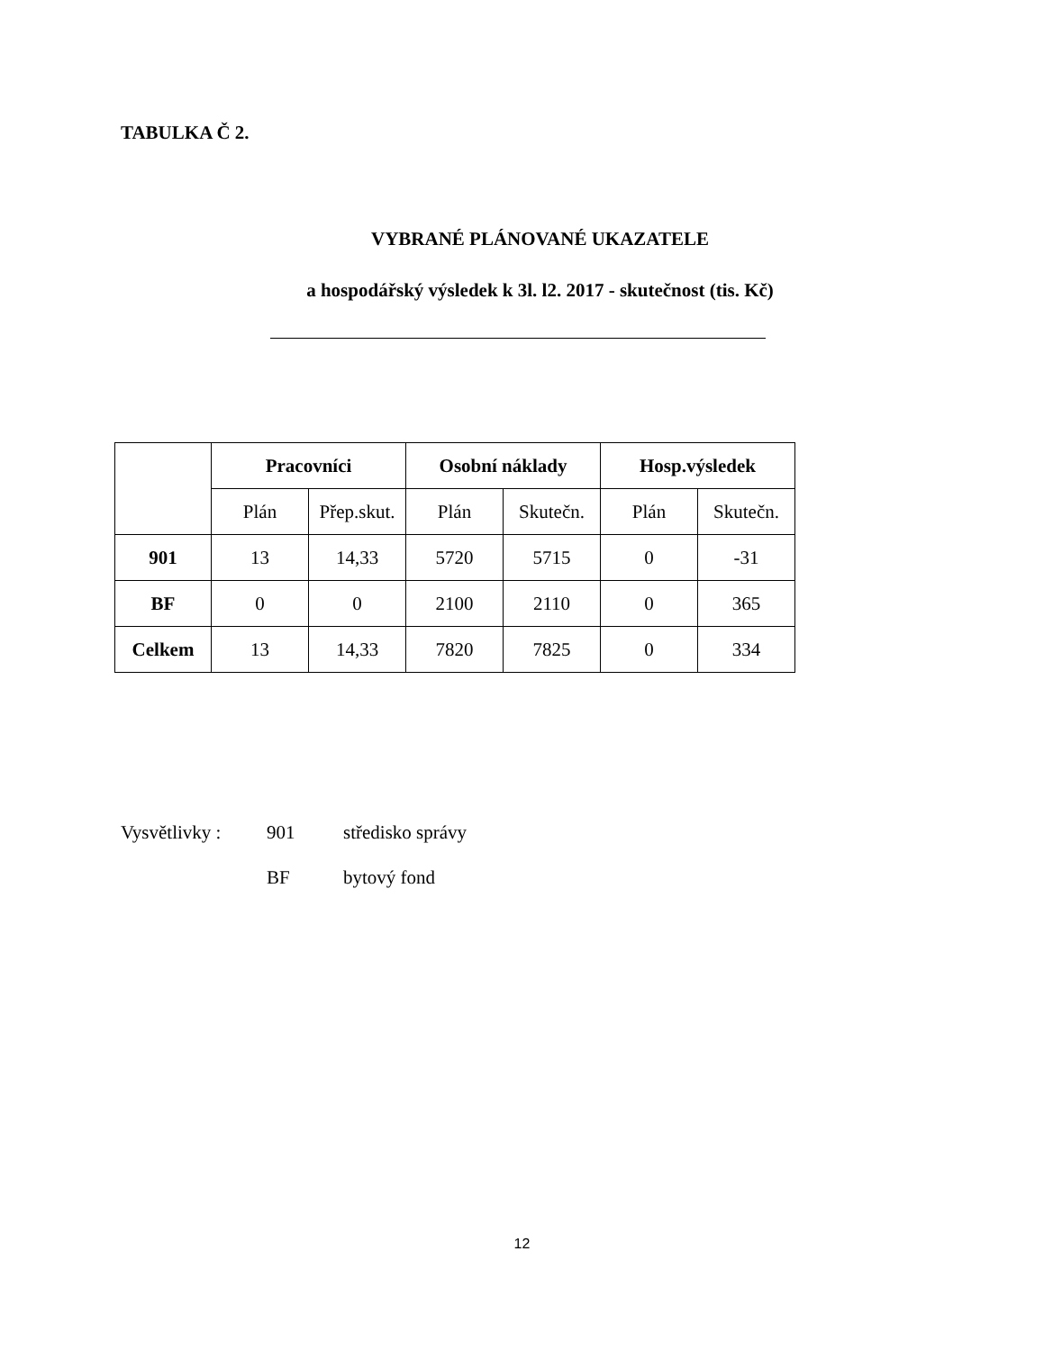TABULKA Č 2.
VYBRANÉ PLÁNOVANÉ UKAZATELE
a hospodářský výsledek k 3l. l2. 2017 - skutečnost (tis. Kč)
| | Pracovníci | | Osobní náklady | | Hosp.výsledek | |
| --- | --- | --- | --- | --- | --- | --- |
| | Plán | Přep.skut. | Plán | Skutečn. | Plán | Skutečn. |
| 901 | 13 | 14,33 | 5720 | 5715 | 0 | -31 |
| BF | 0 | 0 | 2100 | 2110 | 0 | 365 |
| Celkem | 13 | 14,33 | 7820 | 7825 | 0 | 334 |
Vysvětlivky : 901 středisko správy
BF bytový fond
12